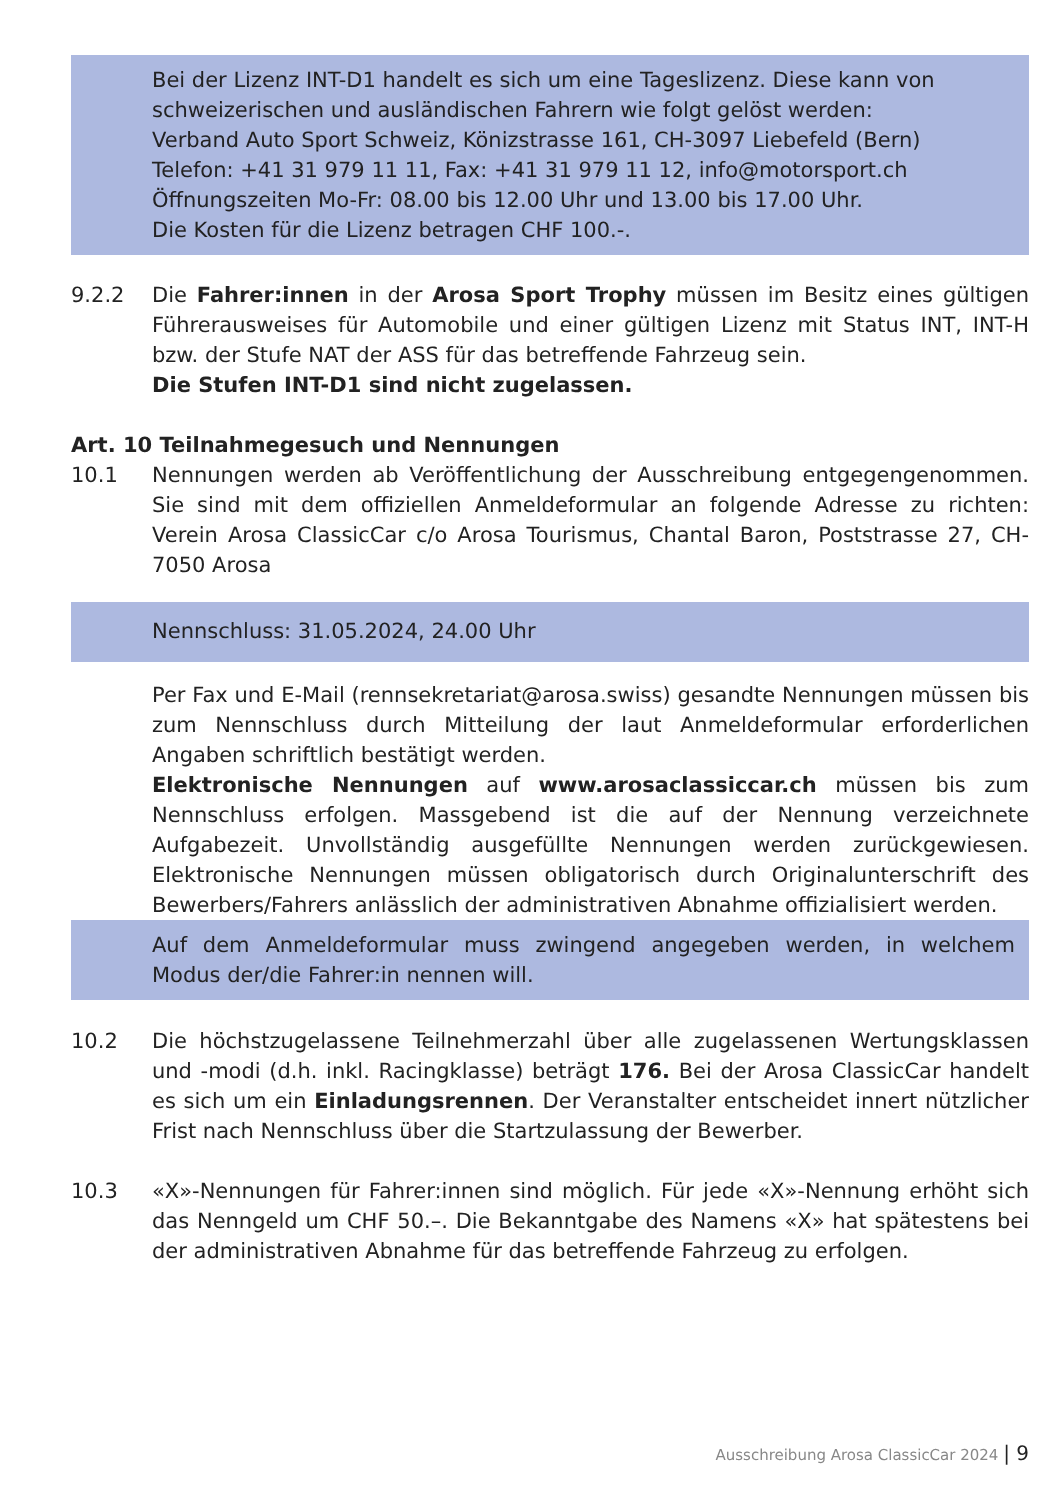Bei der Lizenz INT-D1 handelt es sich um eine Tageslizenz. Diese kann von schweizerischen und ausländischen Fahrern wie folgt gelöst werden:
Verband Auto Sport Schweiz, Könizstrasse 161, CH-3097 Liebefeld (Bern)
Telefon: +41 31 979 11 11, Fax: +41 31 979 11 12, info@motorsport.ch
Öffnungszeiten Mo-Fr: 08.00 bis 12.00 Uhr und 13.00 bis 17.00 Uhr.
Die Kosten für die Lizenz betragen CHF 100.-.
9.2.2 Die Fahrer:innen in der Arosa Sport Trophy müssen im Besitz eines gültigen Führerausweises für Automobile und einer gültigen Lizenz mit Status INT, INT-H bzw. der Stufe NAT der ASS für das betreffende Fahrzeug sein.
Die Stufen INT-D1 sind nicht zugelassen.
Art. 10 Teilnahmegesuch und Nennungen
10.1 Nennungen werden ab Veröffentlichung der Ausschreibung entgegen­genommen. Sie sind mit dem offiziellen Anmeldeformular an folgende Adresse zu richten: Verein Arosa ClassicCar c/o Arosa Tourismus, Chantal Baron, Poststrasse 27, CH-7050 Arosa
Nennschluss: 31.05.2024, 24.00 Uhr
Per Fax und E-Mail (rennsekretariat@arosa.swiss) gesandte Nennungen müssen bis zum Nennschluss durch Mitteilung der laut Anmeldeformular erforderlichen Angaben schriftlich bestätigt werden.
Elektronische Nennungen auf www.arosaclassiccar.ch müssen bis zum Nennschluss erfolgen. Massgebend ist die auf der Nennung verzeichnete Aufgabezeit. Unvollständig ausgefüllte Nennungen werden zurückgewiesen. Elektronische Nennungen müssen obligatorisch durch Originalunterschrift des Bewerbers/Fahrers anlässlich der administrativen Abnahme offizialisiert werden.
Auf dem Anmeldeformular muss zwingend angegeben werden, in welchem Modus der/die Fahrer:in nennen will.
10.2 Die höchstzugelassene Teilnehmerzahl über alle zugelassenen Wertungsklassen und -modi (d.h. inkl. Racingklasse) beträgt 176. Bei der Arosa ClassicCar handelt es sich um ein Einladungsrennen. Der Veranstalter entscheidet innert nützlicher Frist nach Nennschluss über die Startzulassung der Bewerber.
10.3 «X»-Nennungen für Fahrer:innen sind möglich. Für jede «X»-Nennung erhöht sich das Nenngeld um CHF 50.–. Die Bekanntgabe des Namens «X» hat spätestens bei der administrativen Abnahme für das betreffende Fahrzeug zu erfolgen.
Ausschreibung Arosa ClassicCar 2024 | 9